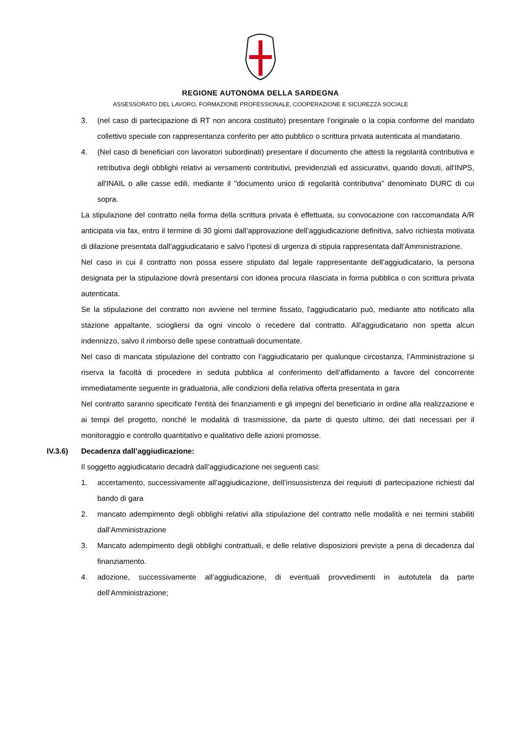REGIONE AUTONOMA DELLA SARDEGNA
ASSESSORATO DEL LAVORO, FORMAZIONE PROFESSIONALE, COOPERAZIONE E SICUREZZA SOCIALE
3. (nel caso di partecipazione di RT non ancora costituito) presentare l’originale o la copia conforme del mandato collettivo speciale con rappresentanza conferito per atto pubblico o scrittura privata autenticata al mandatario.
4. (Nel caso di beneficiari con lavoratori subordinati) presentare il documento che attesti la regolarità contributiva e retributiva degli obblighi relativi ai versamenti contributivi, previdenziali ed assicurativi, quando dovuti, all'INPS, all'INAIL o alle casse edili, mediante il "documento unico di regolarità contributiva" denominato DURC di cui sopra.
La stipulazione del contratto nella forma della scrittura privata è effettuata, su convocazione con raccomandata A/R anticipata via fax, entro il termine di 30 giorni dall’approvazione dell’aggiudicazione definitiva, salvo richiesta motivata di dilazione presentata dall’aggiudicatario e salvo l’ipotesi di urgenza di stipula rappresentata dall’Amministrazione.
Nel caso in cui il contratto non possa essere stipulato dal legale rappresentante dell’aggiudicatario, la persona designata per la stipulazione dovrà presentarsi con idonea procura rilasciata in forma pubblica o con scrittura privata autenticata.
Se la stipulazione del contratto non avviene nel termine fissato, l'aggiudicatario può, mediante atto notificato alla stazione appaltante, sciogliersi da ogni vincolo o recedere dal contratto. All'aggiudicatario non spetta alcun indennizzo, salvo il rimborso delle spese contrattuali documentate.
Nel caso di mancata stipulazione del contratto con l’aggiudicatario per qualunque circostanza, l’Amministrazione si riserva la facoltà di procedere in seduta pubblica al conferimento dell’affidamento a favore del concorrente immediatamente seguente in graduatoria, alle condizioni della relativa offerta presentata in gara
Nel contratto saranno specificate l'entità dei finanziamenti e gli impegni del beneficiario in ordine alla realizzazione e ai tempi del progetto, nonché le modalità di trasmissione, da parte di questo ultimo, dei dati necessari per il monitoraggio e controllo quantitativo e qualitativo delle azioni promosse.
IV.3.6) Decadenza dall’aggiudicazione:
Il soggetto aggiudicatario decadrà dall’aggiudicazione nei seguenti casi:
1. accertamento, successivamente all’aggiudicazione, dell’insussistenza dei requisiti di partecipazione richiesti dal bando di gara
2. mancato adempimento degli obblighi relativi alla stipulazione del contratto nelle modalità e nei termini stabiliti dall’Amministrazione
3. Mancato adempimento degli obblighi contrattuali, e delle relative disposizioni previste a pena di decadenza dal finanziamento.
4. adozione, successivamente all’aggiudicazione, di eventuali provvedimenti in autotutela da parte dell’Amministrazione;